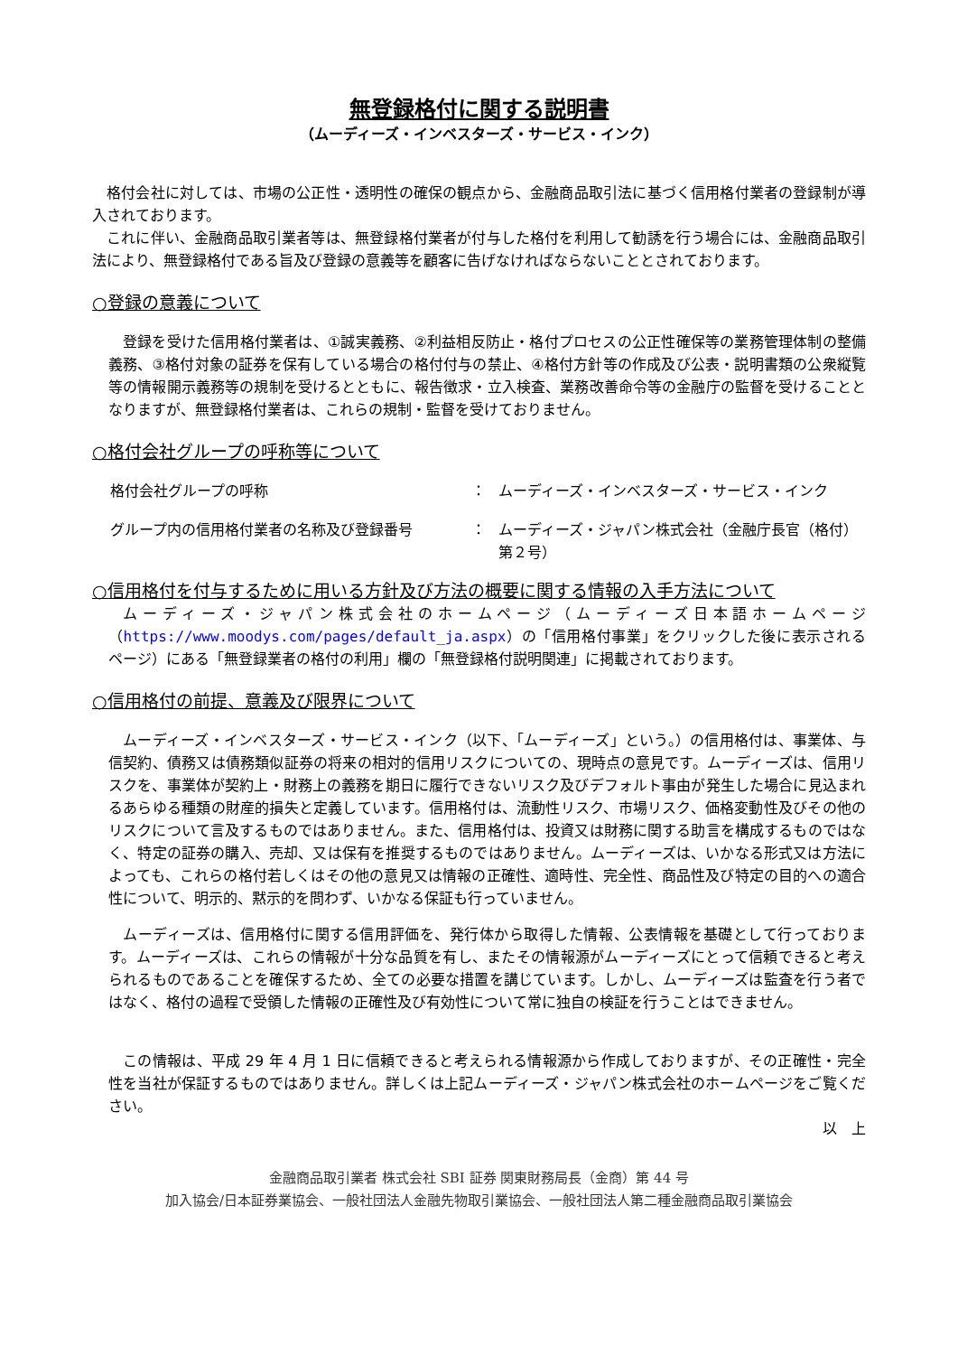無登録格付に関する説明書
（ムーディーズ・インベスターズ・サービス・インク）
格付会社に対しては、市場の公正性・透明性の確保の観点から、金融商品取引法に基づく信用格付業者の登録制が導入されております。
これに伴い、金融商品取引業者等は、無登録格付業者が付与した格付を利用して勧誘を行う場合には、金融商品取引法により、無登録格付である旨及び登録の意義等を顧客に告げなければならないこととされております。
○登録の意義について
登録を受けた信用格付業者は、①誠実義務、②利益相反防止・格付プロセスの公正性確保等の業務管理体制の整備義務、③格付対象の証券を保有している場合の格付付与の禁止、④格付方針等の作成及び公表・説明書類の公衆縦覧等の情報開示義務等の規制を受けるとともに、報告徴求・立入検査、業務改善命令等の金融庁の監督を受けることとなりますが、無登録格付業者は、これらの規制・監督を受けておりません。
○格付会社グループの呼称等について
| 格付会社グループの呼称 | ： | ムーディーズ・インベスターズ・サービス・インク |
| グループ内の信用格付業者の名称及び登録番号 | ： | ムーディーズ・ジャパン株式会社（金融庁長官（格付）第２号） |
○信用格付を付与するために用いる方針及び方法の概要に関する情報の入手方法について
ムーディーズ・ジャパン株式会社のホームページ（ムーディーズ日本語ホームページ（https://www.moodys.com/pages/default_ja.aspx）の「信用格付事業」をクリックした後に表示されるページ）にある「無登録業者の格付の利用」欄の「無登録格付説明関連」に掲載されております。
○信用格付の前提、意義及び限界について
ムーディーズ・インベスターズ・サービス・インク（以下、「ムーディーズ」という。）の信用格付は、事業体、与信契約、債務又は債務類似証券の将来の相対的信用リスクについての、現時点の意見です。ムーディーズは、信用リスクを、事業体が契約上・財務上の義務を期日に履行できないリスク及びデフォルト事由が発生した場合に見込まれるあらゆる種類の財産的損失と定義しています。信用格付は、流動性リスク、市場リスク、価格変動性及びその他のリスクについて言及するものではありません。また、信用格付は、投資又は財務に関する助言を構成するものではなく、特定の証券の購入、売却、又は保有を推奨するものではありません。ムーディーズは、いかなる形式又は方法によっても、これらの格付若しくはその他の意見又は情報の正確性、適時性、完全性、商品性及び特定の目的への適合性について、明示的、黙示的を問わず、いかなる保証も行っていません。
ムーディーズは、信用格付に関する信用評価を、発行体から取得した情報、公表情報を基礎として行っております。ムーディーズは、これらの情報が十分な品質を有し、またその情報源がムーディーズにとって信頼できると考えられるものであることを確保するため、全ての必要な措置を講じています。しかし、ムーディーズは監査を行う者ではなく、格付の過程で受領した情報の正確性及び有効性について常に独自の検証を行うことはできません。
この情報は、平成 29 年 4 月 1 日に信頼できると考えられる情報源から作成しておりますが、その正確性・完全性を当社が保証するものではありません。詳しくは上記ムーディーズ・ジャパン株式会社のホームページをご覧ください。
以　上
金融商品取引業者 株式会社 SBI 証券 関東財務局長（金商）第 44 号
加入協会/日本証券業協会、一般社団法人金融先物取引業協会、一般社団法人第二種金融商品取引業協会